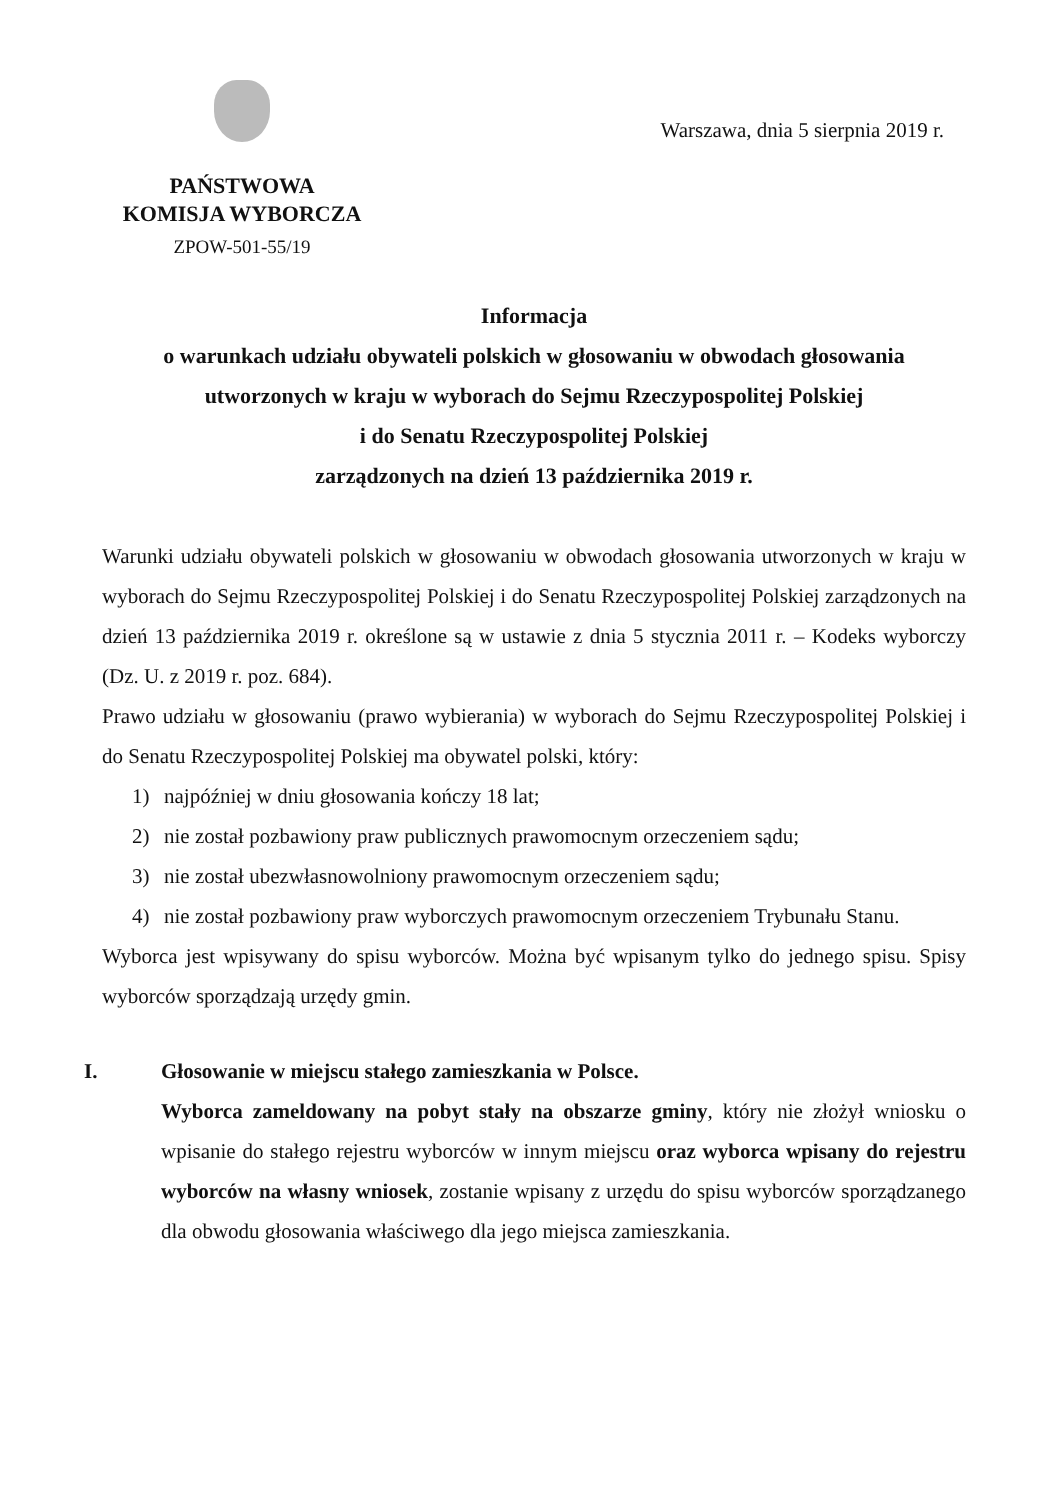PAŃSTWOWA
KOMISJA WYBORCZA
ZPOW-501-55/19
Warszawa, dnia 5 sierpnia 2019 r.
Informacja
o warunkach udziału obywateli polskich w głosowaniu w obwodach głosowania utworzonych w kraju w wyborach do Sejmu Rzeczypospolitej Polskiej
i do Senatu Rzeczypospolitej Polskiej
zarządzonych na dzień 13 października 2019 r.
Warunki udziału obywateli polskich w głosowaniu w obwodach głosowania utworzonych w kraju w wyborach do Sejmu Rzeczypospolitej Polskiej i do Senatu Rzeczypospolitej Polskiej zarządzonych na dzień 13 października 2019 r. określone są w ustawie z dnia 5 stycznia 2011 r. – Kodeks wyborczy (Dz. U. z 2019 r. poz. 684).
Prawo udziału w głosowaniu (prawo wybierania) w wyborach do Sejmu Rzeczypospolitej Polskiej i do Senatu Rzeczypospolitej Polskiej ma obywatel polski, który:
1) najpóźniej w dniu głosowania kończy 18 lat;
2) nie został pozbawiony praw publicznych prawomocnym orzeczeniem sądu;
3) nie został ubezwłasnowolniony prawomocnym orzeczeniem sądu;
4) nie został pozbawiony praw wyborczych prawomocnym orzeczeniem Trybunału Stanu.
Wyborca jest wpisywany do spisu wyborców. Można być wpisanym tylko do jednego spisu. Spisy wyborców sporządzają urzędy gmin.
I. Głosowanie w miejscu stałego zamieszkania w Polsce.
Wyborca zameldowany na pobyt stały na obszarze gminy, który nie złożył wniosku o wpisanie do stałego rejestru wyborców w innym miejscu oraz wyborca wpisany do rejestru wyborców na własny wniosek, zostanie wpisany z urzędu do spisu wyborców sporządzanego dla obwodu głosowania właściwego dla jego miejsca zamieszkania.